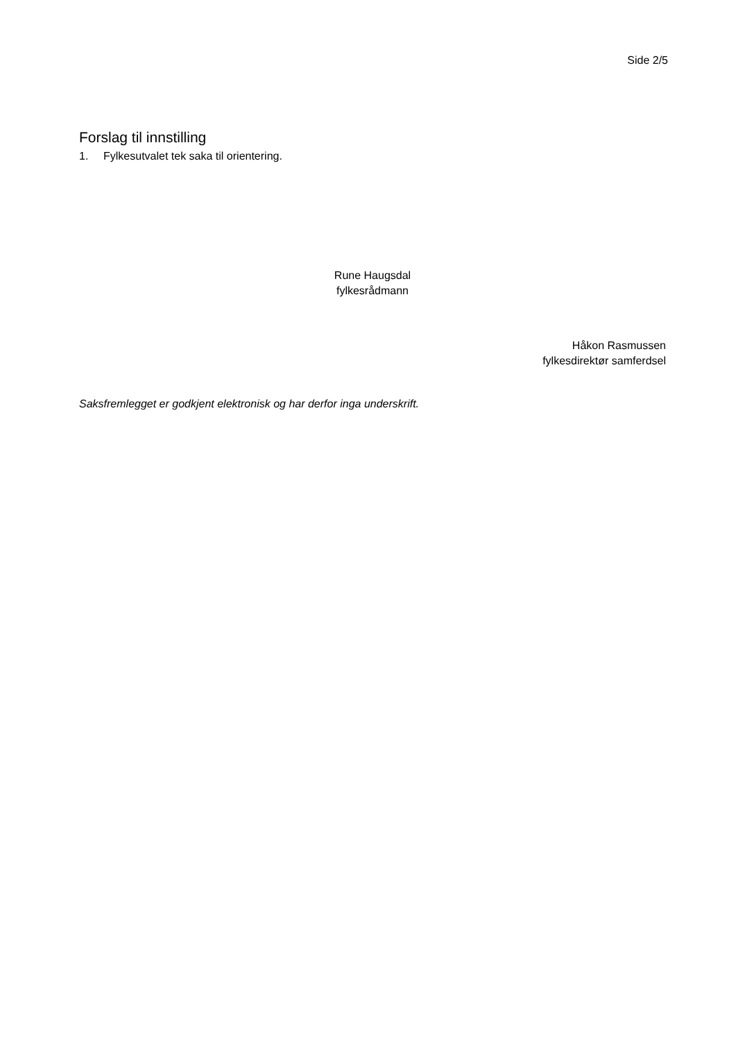Side 2/5
Forslag til innstilling
1. Fylkesutvalet tek saka til orientering.
Rune Haugsdal
fylkesrådmann
Håkon Rasmussen
fylkesdirektør samferdsel
Saksfremlegget er godkjent elektronisk og har derfor inga underskrift.